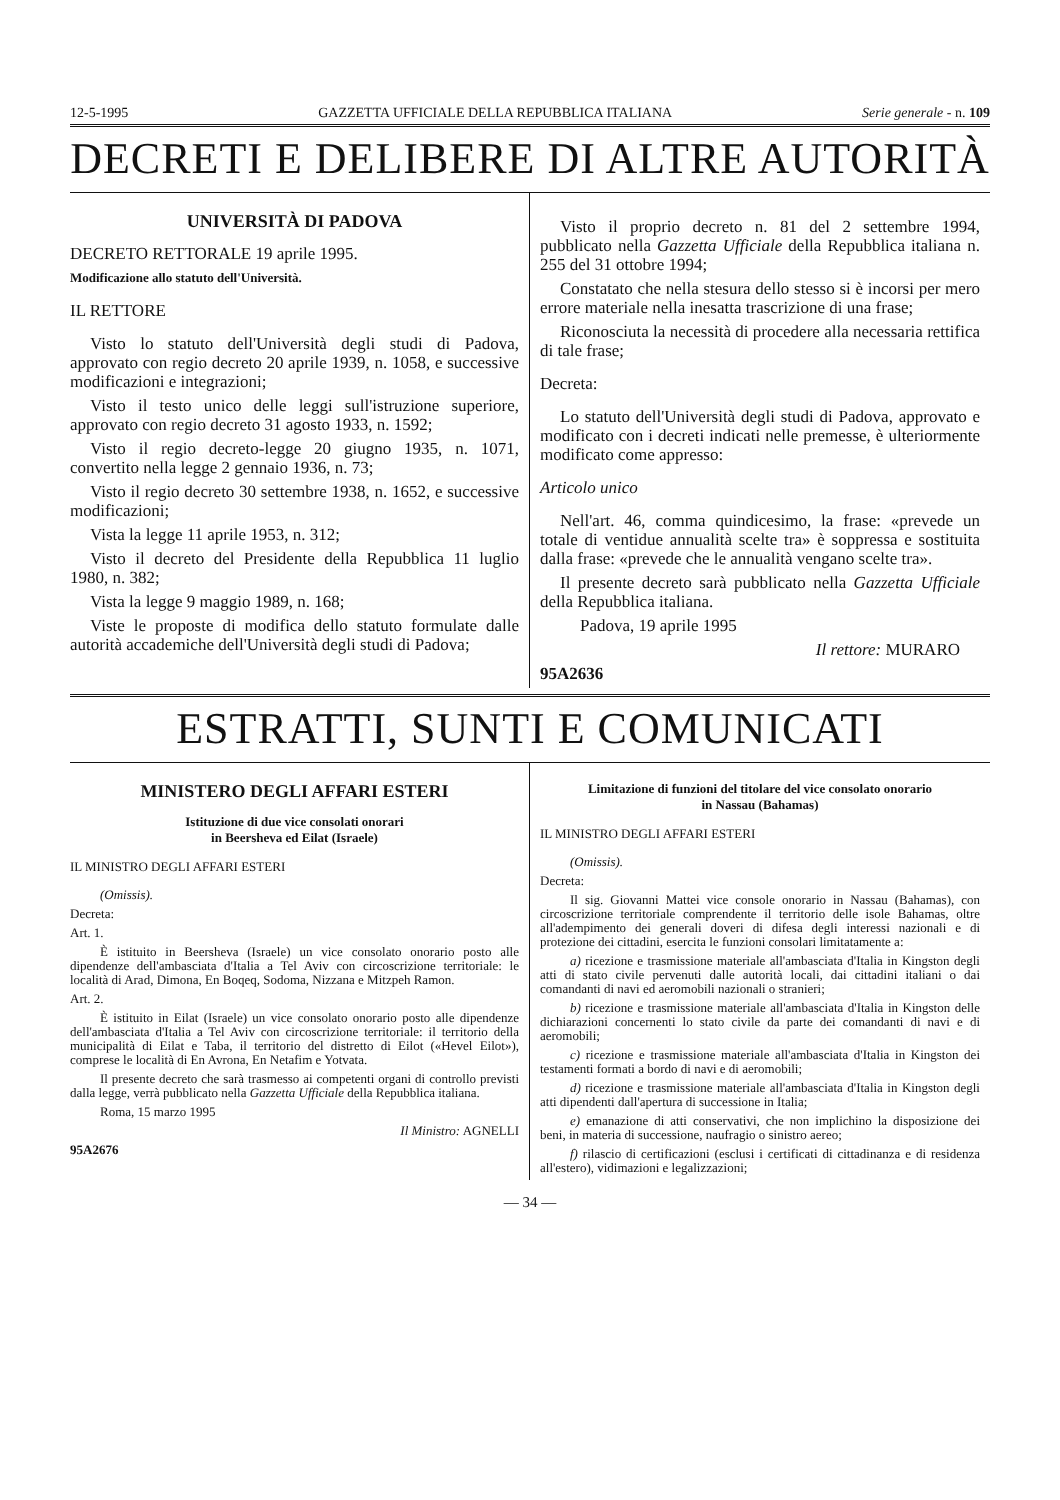12-5-1995 GAZZETTA UFFICIALE DELLA REPUBBLICA ITALIANA Serie generale - n. 109
DECRETI E DELIBERE DI ALTRE AUTORITÀ
UNIVERSITÀ DI PADOVA
DECRETO RETTORALE 19 aprile 1995.
Modificazione allo statuto dell'Università.
IL RETTORE
Visto lo statuto dell'Università degli studi di Padova, approvato con regio decreto 20 aprile 1939, n. 1058, e successive modificazioni e integrazioni;
Visto il testo unico delle leggi sull'istruzione superiore, approvato con regio decreto 31 agosto 1933, n. 1592;
Visto il regio decreto-legge 20 giugno 1935, n. 1071, convertito nella legge 2 gennaio 1936, n. 73;
Visto il regio decreto 30 settembre 1938, n. 1652, e successive modificazioni;
Vista la legge 11 aprile 1953, n. 312;
Visto il decreto del Presidente della Repubblica 11 luglio 1980, n. 382;
Vista la legge 9 maggio 1989, n. 168;
Viste le proposte di modifica dello statuto formulate dalle autorità accademiche dell'Università degli studi di Padova;
Visto il proprio decreto n. 81 del 2 settembre 1994, pubblicato nella Gazzetta Ufficiale della Repubblica italiana n. 255 del 31 ottobre 1994;
Constatato che nella stesura dello stesso si è incorsi per mero errore materiale nella inesatta trascrizione di una frase;
Riconosciuta la necessità di procedere alla necessaria rettifica di tale frase;
Decreta:
Lo statuto dell'Università degli studi di Padova, approvato e modificato con i decreti indicati nelle premesse, è ulteriormente modificato come appresso:
Articolo unico
Nell'art. 46, comma quindicesimo, la frase: «prevede un totale di ventidue annualità scelte tra» è soppressa e sostituita dalla frase: «prevede che le annualità vengano scelte tra».
Il presente decreto sarà pubblicato nella Gazzetta Ufficiale della Repubblica italiana.
Padova, 19 aprile 1995
Il rettore: MURARO
95A2636
ESTRATTI, SUNTI E COMUNICATI
MINISTERO DEGLI AFFARI ESTERI
Istituzione di due vice consolati onorari
in Beersheva ed Eilat (Israele)
IL MINISTRO DEGLI AFFARI ESTERI
(Omissis).
Decreta:
Art. 1.
È istituito in Beersheva (Israele) un vice consolato onorario posto alle dipendenze dell'ambasciata d'Italia a Tel Aviv con circoscrizione territoriale: le località di Arad, Dimona, En Boqeq, Sodoma, Nizzana e Mitzpeh Ramon.
Art. 2.
È istituito in Eilat (Israele) un vice consolato onorario posto alle dipendenze dell'ambasciata d'Italia a Tel Aviv con circoscrizione territoriale: il territorio della municipalità di Eilat e Taba, il territorio del distretto di Eilot («Hevel Eilot»), comprese le località di En Avrona, En Netafim e Yotvata.
Il presente decreto che sarà trasmesso ai competenti organi di controllo previsti dalla legge, verrà pubblicato nella Gazzetta Ufficiale della Repubblica italiana.
Roma, 15 marzo 1995
Il Ministro: AGNELLI
95A2676
Limitazione di funzioni del titolare del vice consolato onorario
in Nassau (Bahamas)
IL MINISTRO DEGLI AFFARI ESTERI
(Omissis).
Decreta:
Il sig. Giovanni Mattei vice console onorario in Nassau (Bahamas), con circoscrizione territoriale comprendente il territorio delle isole Bahamas, oltre all'adempimento dei generali doveri di difesa degli interessi nazionali e di protezione dei cittadini, esercita le funzioni consolari limitatamente a:
a) ricezione e trasmissione materiale all'ambasciata d'Italia in Kingston degli atti di stato civile pervenuti dalle autorità locali, dai cittadini italiani o dai comandanti di navi ed aeromobili nazionali o stranieri;
b) ricezione e trasmissione materiale all'ambasciata d'Italia in Kingston delle dichiarazioni concernenti lo stato civile da parte dei comandanti di navi e di aeromobili;
c) ricezione e trasmissione materiale all'ambasciata d'Italia in Kingston dei testamenti formati a bordo di navi e di aeromobili;
d) ricezione e trasmissione materiale all'ambasciata d'Italia in Kingston degli atti dipendenti dall'apertura di successione in Italia;
e) emanazione di atti conservativi, che non implichino la disposizione dei beni, in materia di successione, naufragio o sinistro aereo;
f) rilascio di certificazioni (esclusi i certificati di cittadinanza e di residenza all'estero), vidimazioni e legalizzazioni;
— 34 —